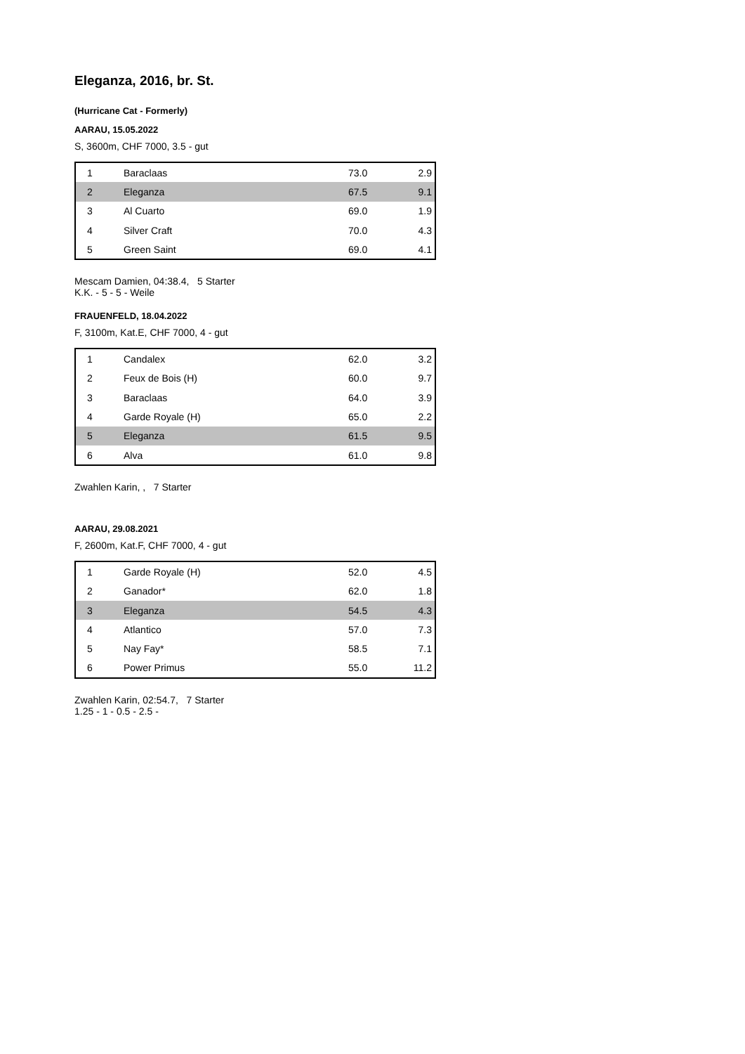Eleganza, 2016, br. St.
(Hurricane Cat - Formerly)
AARAU, 15.05.2022
S, 3600m, CHF 7000, 3.5 - gut
| 1 | Baraclaas | 73.0 | 2.9 |
| 2 | Eleganza | 67.5 | 9.1 |
| 3 | Al Cuarto | 69.0 | 1.9 |
| 4 | Silver Craft | 70.0 | 4.3 |
| 5 | Green Saint | 69.0 | 4.1 |
Mescam Damien, 04:38.4, 5 Starter
K.K. - 5 - 5 - Weile
FRAUENFELD, 18.04.2022
F, 3100m, Kat.E, CHF 7000, 4 - gut
| 1 | Candalex | 62.0 | 3.2 |
| 2 | Feux de Bois (H) | 60.0 | 9.7 |
| 3 | Baraclaas | 64.0 | 3.9 |
| 4 | Garde Royale (H) | 65.0 | 2.2 |
| 5 | Eleganza | 61.5 | 9.5 |
| 6 | Alva | 61.0 | 9.8 |
Zwahlen Karin, , 7 Starter
AARAU, 29.08.2021
F, 2600m, Kat.F, CHF 7000, 4 - gut
| 1 | Garde Royale (H) | 52.0 | 4.5 |
| 2 | Ganador* | 62.0 | 1.8 |
| 3 | Eleganza | 54.5 | 4.3 |
| 4 | Atlantico | 57.0 | 7.3 |
| 5 | Nay Fay* | 58.5 | 7.1 |
| 6 | Power Primus | 55.0 | 11.2 |
Zwahlen Karin, 02:54.7, 7 Starter
1.25 - 1 - 0.5 - 2.5 -